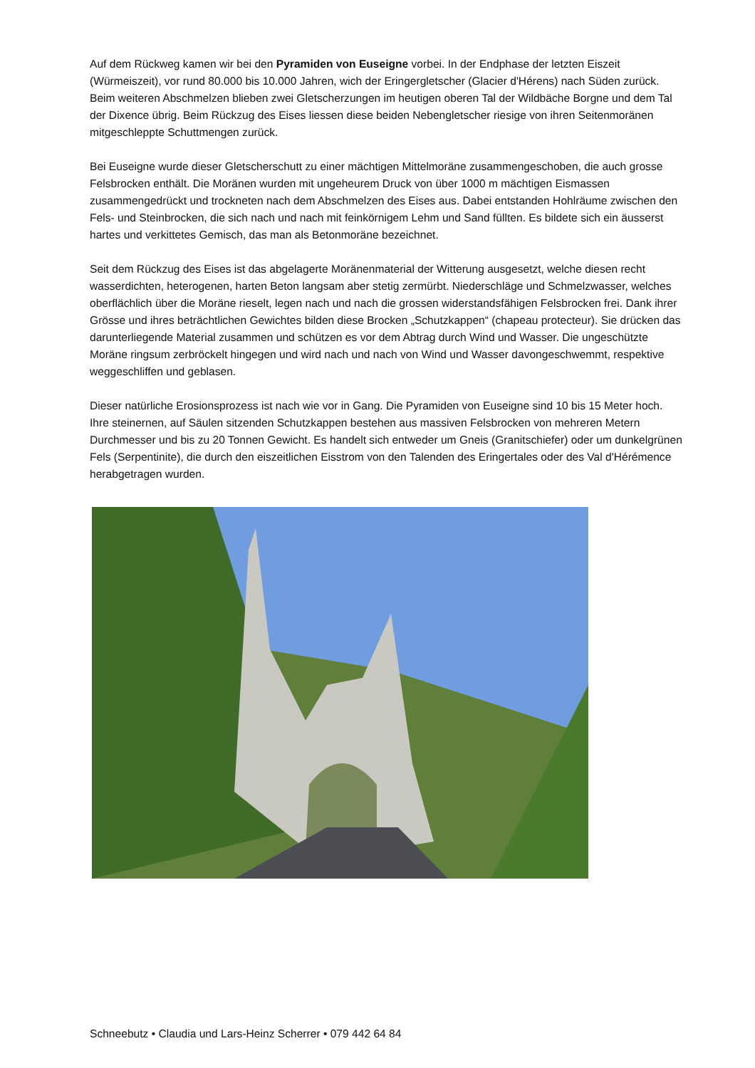Auf dem Rückweg kamen wir bei den Pyramiden von Euseigne vorbei. In der Endphase der letzten Eiszeit (Würmeiszeit), vor rund 80.000 bis 10.000 Jahren, wich der Eringergletscher (Glacier d'Hérens) nach Süden zurück. Beim weiteren Abschmelzen blieben zwei Gletscherzungen im heutigen oberen Tal der Wildbäche Borgne und dem Tal der Dixence übrig. Beim Rückzug des Eises liessen diese beiden Nebengletscher riesige von ihren Seitenmoränen mitgeschleppte Schuttmengen zurück.
Bei Euseigne wurde dieser Gletscherschutt zu einer mächtigen Mittelmoräne zusammengeschoben, die auch grosse Felsbrocken enthält. Die Moränen wurden mit ungeheurem Druck von über 1000 m mächtigen Eismassen zusammengedrückt und trockneten nach dem Abschmelzen des Eises aus. Dabei entstanden Hohlräume zwischen den Fels- und Steinbrocken, die sich nach und nach mit feinkörnigem Lehm und Sand füllten. Es bildete sich ein äusserst hartes und verkittetes Gemisch, das man als Betonmoräne bezeichnet.
Seit dem Rückzug des Eises ist das abgelagerte Moränenmaterial der Witterung ausgesetzt, welche diesen recht wasserdichten, heterogenen, harten Beton langsam aber stetig zermürbt. Niederschläge und Schmelzwasser, welches oberflächlich über die Moräne rieselt, legen nach und nach die grossen widerstandsfähigen Felsbrocken frei. Dank ihrer Grösse und ihres beträchtlichen Gewichtes bilden diese Brocken „Schutzkappen“ (chapeau protecteur). Sie drücken das darunterliegende Material zusammen und schützen es vor dem Abtrag durch Wind und Wasser. Die ungeschützte Moräne ringsum zerbröckelt hingegen und wird nach und nach von Wind und Wasser davongeschwemmt, respektive weggeschliffen und geblasen.
Dieser natürliche Erosionsprozess ist nach wie vor in Gang. Die Pyramiden von Euseigne sind 10 bis 15 Meter hoch. Ihre steinernen, auf Säulen sitzenden Schutzkappen bestehen aus massiven Felsbrocken von mehreren Metern Durchmesser und bis zu 20 Tonnen Gewicht. Es handelt sich entweder um Gneis (Granitschiefer) oder um dunkelgrünen Fels (Serpentinite), die durch den eiszeitlichen Eisstrom von den Talenden des Eringertales oder des Val d'Hérémence herabgetragen wurden.
Schneebutz • Claudia und Lars-Heinz Scherrer • 079 442 64 84